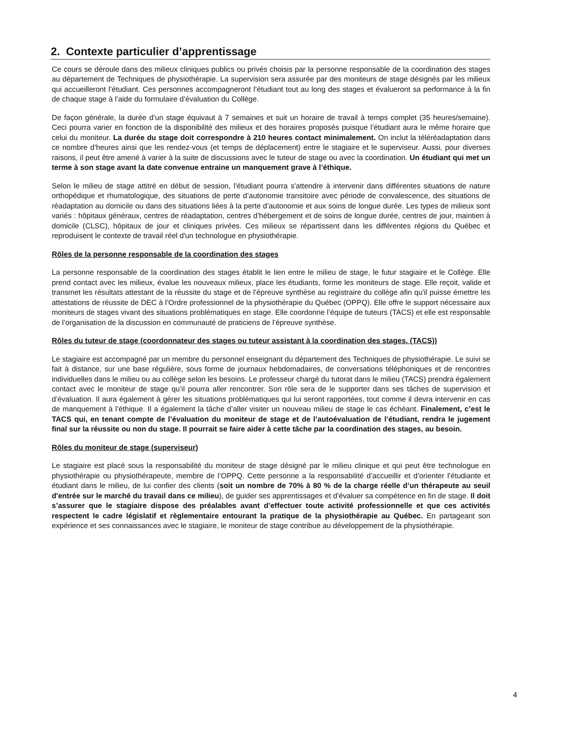2. Contexte particulier d’apprentissage
Ce cours se déroule dans des milieux cliniques publics ou privés choisis par la personne responsable de la coordination des stages au département de Techniques de physiothérapie. La supervision sera assurée par des moniteurs de stage désignés par les milieux qui accueilleront l’étudiant. Ces personnes accompagneront l’étudiant tout au long des stages et évalueront sa performance à la fin de chaque stage à l’aide du formulaire d’évaluation du Collège.
De façon générale, la durée d’un stage équivaut à 7 semaines et suit un horaire de travail à temps complet (35 heures/semaine). Ceci pourra varier en fonction de la disponibilité des milieux et des horaires proposés puisque l’étudiant aura le même horaire que celui du moniteur. La durée du stage doit correspondre à 210 heures contact minimalement. On inclut la téléréadaptation dans ce nombre d’heures ainsi que les rendez-vous (et temps de déplacement) entre le stagiaire et le superviseur. Aussi, pour diverses raisons, il peut être amené à varier à la suite de discussions avec le tuteur de stage ou avec la coordination. Un étudiant qui met un terme à son stage avant la date convenue entraine un manquement grave à l’éthique.
Selon le milieu de stage attitré en début de session, l'étudiant pourra s'attendre à intervenir dans différentes situations de nature orthopédique et rhumatologique, des situations de perte d’autonomie transitoire avec période de convalescence, des situations de réadaptation au domicile ou dans des situations liées à la perte d’autonomie et aux soins de longue durée. Les types de milieux sont variés : hôpitaux généraux, centres de réadaptation, centres d’hébergement et de soins de longue durée, centres de jour, maintien à domicile (CLSC), hôpitaux de jour et cliniques privées. Ces milieux se répartissent dans les différentes régions du Québec et reproduisent le contexte de travail réel d'un technologue en physiothérapie.
Rôles de la personne responsable de la coordination des stages
La personne responsable de la coordination des stages établit le lien entre le milieu de stage, le futur stagiaire et le Collège. Elle prend contact avec les milieux, évalue les nouveaux milieux, place les étudiants, forme les moniteurs de stage. Elle reçoit, valide et transmet les résultats attestant de la réussite du stage et de l’épreuve synthèse au registraire du collège afin qu'il puisse émettre les attestations de réussite de DEC à l’Ordre professionnel de la physiothérapie du Québec (OPPQ). Elle offre le support nécessaire aux moniteurs de stages vivant des situations problématiques en stage. Elle coordonne l’équipe de tuteurs (TACS) et elle est responsable de l’organisation de la discussion en communauté de praticiens de l’épreuve synthèse.
Rôles du tuteur de stage (coordonnateur des stages ou tuteur assistant à la coordination des stages. (TACS))
Le stagiaire est accompagné par un membre du personnel enseignant du département des Techniques de physiothérapie. Le suivi se fait à distance, sur une base régulière, sous forme de journaux hebdomadaires, de conversations téléphoniques et de rencontres individuelles dans le milieu ou au collège selon les besoins. Le professeur chargé du tutorat dans le milieu (TACS) prendra également contact avec le moniteur de stage qu’il pourra aller rencontrer. Son rôle sera de le supporter dans ses tâches de supervision et d’évaluation. Il aura également à gérer les situations problématiques qui lui seront rapportées, tout comme il devra intervenir en cas de manquement à l’éthique. Il a également la tâche d’aller visiter un nouveau milieu de stage le cas échéant. Finalement, c’est le TACS qui, en tenant compte de l’évaluation du moniteur de stage et de l’autoévaluation de l’étudiant, rendra le jugement final sur la réussite ou non du stage. Il pourrait se faire aider à cette tâche par la coordination des stages, au besoin.
Rôles du moniteur de stage (superviseur)
Le stagiaire est placé sous la responsabilité du moniteur de stage désigné par le milieu clinique et qui peut être technologue en physiothérapie ou physiothérapeute, membre de l’OPPQ. Cette personne a la responsabilité d’accueillir et d’orienter l’étudiante et étudiant dans le milieu, de lui confier des clients (soit un nombre de 70% à 80 % de la charge réelle d’un thérapeute au seuil d'entrée sur le marché du travail dans ce milieu), de guider ses apprentissages et d’évaluer sa compétence en fin de stage. Il doit s’assurer que le stagiaire dispose des préalables avant d’effectuer toute activité professionnelle et que ces activités respectent le cadre législatif et règlementaire entourant la pratique de la physiothérapie au Québec. En partageant son expérience et ses connaissances avec le stagiaire, le moniteur de stage contribue au développement de la physiothérapie.
4